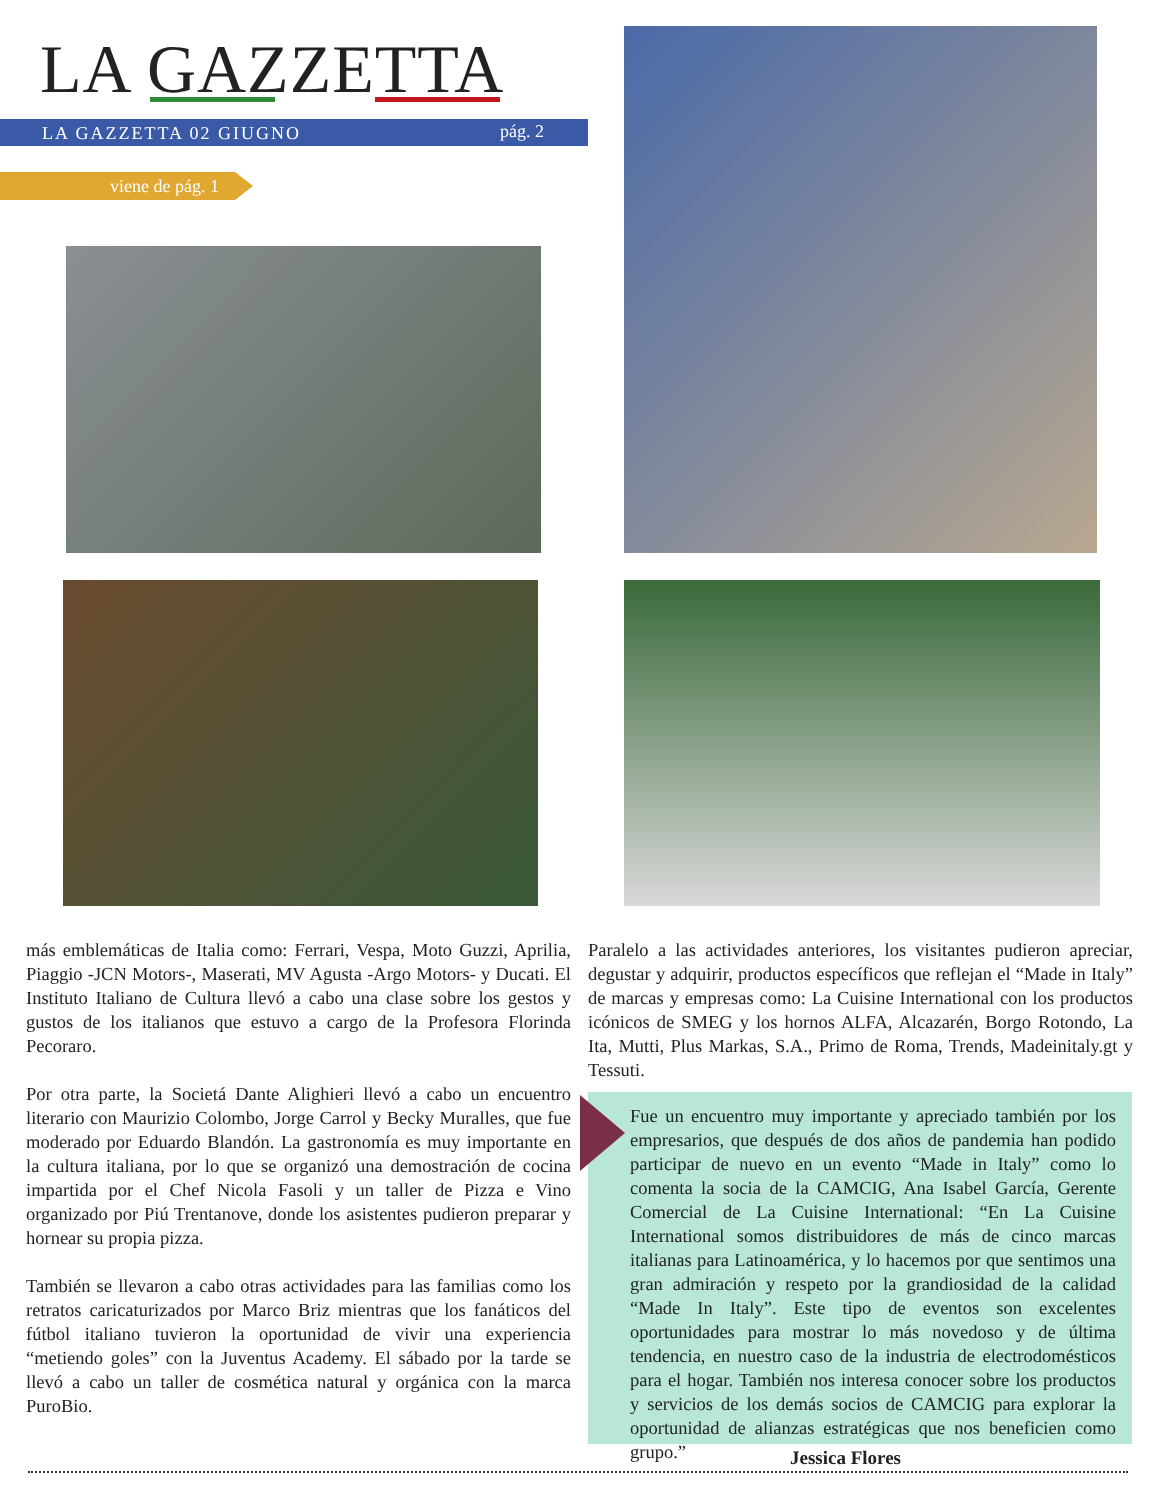LA GAZZETTA
LA GAZZETTA 02 GIUGNO pág. 2
viene de pág. 1
más emblemáticas de Italia como: Ferrari, Vespa, Moto Guzzi, Aprilia, Piaggio -JCN Motors-, Maserati, MV Agusta -Argo Motors- y Ducati. El Instituto Italiano de Cultura llevó a cabo una clase sobre los gestos y gustos de los italianos que estuvo a cargo de la Profesora Florinda Pecoraro.
Por otra parte, la Societá Dante Alighieri llevó a cabo un encuentro literario con Maurizio Colombo, Jorge Carrol y Becky Muralles, que fue moderado por Eduardo Blandón. La gastronomía es muy importante en la cultura italiana, por lo que se organizó una demostración de cocina impartida por el Chef Nicola Fasoli y un taller de Pizza e Vino organizado por Piú Trentanove, donde los asistentes pudieron preparar y hornear su propia pizza.
También se llevaron a cabo otras actividades para las familias como los retratos caricaturizados por Marco Briz mientras que los fanáticos del fútbol italiano tuvieron la oportunidad de vivir una experiencia “metiendo goles” con la Juventus Academy. El sábado por la tarde se llevó a cabo un taller de cosmética natural y orgánica con la marca PuroBio.
Paralelo a las actividades anteriores, los visitantes pudieron apreciar, degustar y adquirir, productos específicos que reflejan el “Made in Italy” de marcas y empresas como: La Cuisine International con los productos icónicos de SMEG y los hornos ALFA, Alcazarén, Borgo Rotondo, La Ita, Mutti, Plus Markas, S.A., Primo de Roma, Trends, Madeinitaly.gt y Tessuti.
Fue un encuentro muy importante y apreciado también por los empresarios, que después de dos años de pandemia han podido participar de nuevo en un evento “Made in Italy” como lo comenta la socia de la CAMCIG, Ana Isabel García, Gerente Comercial de La Cuisine International: “En La Cuisine International somos distribuidores de más de cinco marcas italianas para Latinoamérica, y lo hacemos por que sentimos una gran admiración y respeto por la grandiosidad de la calidad “Made In Italy”. Este tipo de eventos son excelentes oportunidades para mostrar lo más novedoso y de última tendencia, en nuestro caso de la industria de electrodomésticos para el hogar. También nos interesa conocer sobre los productos y servicios de los demás socios de CAMCIG para explorar la oportunidad de alianzas estratégicas que nos beneficien como grupo.”
Jessica Flores